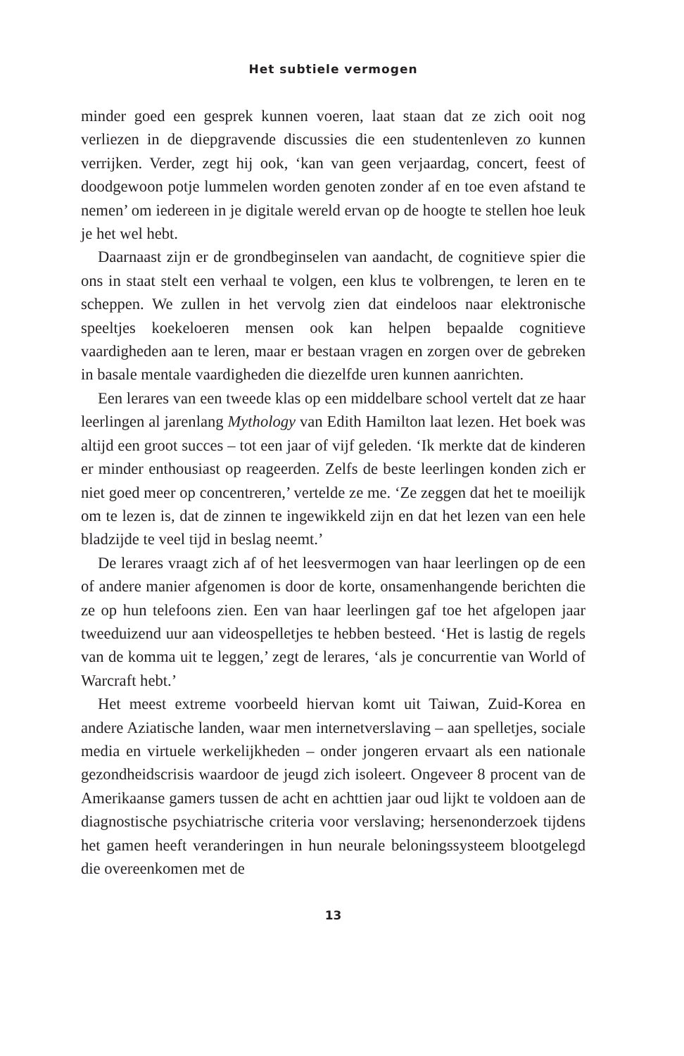Het subtiele vermogen
minder goed een gesprek kunnen voeren, laat staan dat ze zich ooit nog verliezen in de diepgravende discussies die een studentenleven zo kunnen verrijken. Verder, zegt hij ook, ‘kan van geen verjaardag, concert, feest of doodgewoon potje lummelen worden genoten zonder af en toe even afstand te nemen’ om iedereen in je digitale wereld ervan op de hoogte te stellen hoe leuk je het wel hebt.
Daarnaast zijn er de grondbeginselen van aandacht, de cognitieve spier die ons in staat stelt een verhaal te volgen, een klus te volbrengen, te leren en te scheppen. We zullen in het vervolg zien dat eindeloos naar elektronische speeltjes koekeloeren mensen ook kan helpen bepaalde cognitieve vaardigheden aan te leren, maar er bestaan vragen en zorgen over de gebreken in basale mentale vaardigheden die diezelfde uren kunnen aanrichten.
Een lerares van een tweede klas op een middelbare school vertelt dat ze haar leerlingen al jarenlang Mythology van Edith Hamilton laat lezen. Het boek was altijd een groot succes – tot een jaar of vijf geleden. ‘Ik merkte dat de kinderen er minder enthousiast op reageerden. Zelfs de beste leerlingen konden zich er niet goed meer op concentreren,’ vertelde ze me. ‘Ze zeggen dat het te moeilijk om te lezen is, dat de zinnen te ingewikkeld zijn en dat het lezen van een hele bladzijde te veel tijd in beslag neemt.’
De lerares vraagt zich af of het leesvermogen van haar leerlingen op de een of andere manier afgenomen is door de korte, onsamenhangende berichten die ze op hun telefoons zien. Een van haar leerlingen gaf toe het afgelopen jaar tweeduizend uur aan videospelletjes te hebben besteed. ‘Het is lastig de regels van de komma uit te leggen,’ zegt de lerares, ‘als je concurrentie van World of Warcraft hebt.’
Het meest extreme voorbeeld hiervan komt uit Taiwan, Zuid-Korea en andere Aziatische landen, waar men internetverslaving – aan spelletjes, sociale media en virtuele werkelijkheden – onder jongeren ervaart als een nationale gezondheidscrisis waardoor de jeugd zich isoleert. Ongeveer 8 procent van de Amerikaanse gamers tussen de acht en achttien jaar oud lijkt te voldoen aan de diagnostische psychiatrische criteria voor verslaving; hersenonderzoek tijdens het gamen heeft veranderingen in hun neurale beloningssysteem blootgelegd die overeenkomen met de
13